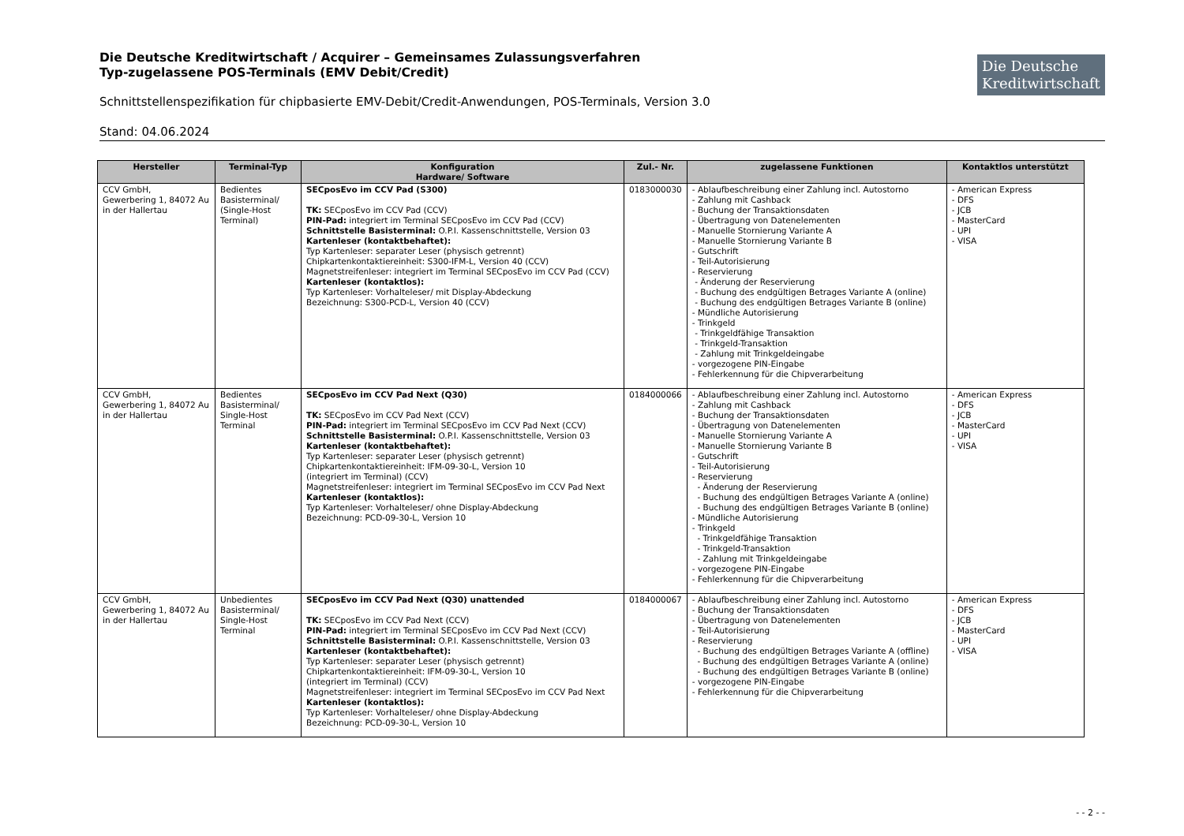Die Deutsche Kreditwirtschaft / Acquirer – Gemeinsames Zulassungsverfahren
Typ-zugelassene POS-Terminals (EMV Debit/Credit)
Die Deutsche
Kreditwirtschaft
Schnittstellenspezifikation für chipbasierte EMV-Debit/Credit-Anwendungen, POS-Terminals, Version 3.0
Stand: 04.06.2024
| Hersteller | Terminal-Typ | Konfiguration Hardware/ Software | Zul.- Nr. | zugelassene Funktionen | Kontaktlos unterstützt |
| --- | --- | --- | --- | --- | --- |
| CCV GmbH, Gewerbering 1, 84072 Au in der Hallertau | Bedientes Basisterminal/ (Single-Host Terminal) | SECposEvo im CCV Pad (S300) TK: SECposEvo im CCV Pad (CCV) PIN-Pad: integriert im Terminal SECposEvo im CCV Pad (CCV) Schnittstelle Basisterminal: O.P.I. Kassenschnittstelle, Version 03 Kartenleser (kontaktbehaftet): Typ Kartenleser: separater Leser (physisch getrennt) Chipkartenkontaktiereinheit: S300-IFM-L, Version 40 (CCV) Magnetstreifenleser: integriert im Terminal SECposEvo im CCV Pad (CCV) Kartenleser (kontaktlos): Typ Kartenleser: Vorhalteleser/ mit Display-Abdeckung Bezeichnung: S300-PCD-L, Version 40 (CCV) | 0183000030 | - Ablaufbeschreibung einer Zahlung incl. Autostorno - Zahlung mit Cashback - Buchung der Transaktionsdaten - Übertragung von Datenelementen - Manuelle Stornierung Variante A - Manuelle Stornierung Variante B - Gutschrift - Teil-Autorisierung - Reservierung - Änderung der Reservierung - Buchung des endgültigen Betrages Variante A (online) - Buchung des endgültigen Betrages Variante B (online) - Mündliche Autorisierung - Trinkgeld - Trinkgeldfähige Transaktion - Trinkgeld-Transaktion - Zahlung mit Trinkgeldeingabe - vorgezogene PIN-Eingabe - Fehlerkennung für die Chipverarbeitung | - American Express - DFS - JCB - MasterCard - UPI - VISA |
| CCV GmbH, Gewerbering 1, 84072 Au in der Hallertau | Bedientes Basisterminal/ Single-Host Terminal | SECposEvo im CCV Pad Next (Q30) TK: SECposEvo im CCV Pad Next (CCV) PIN-Pad: integriert im Terminal SECposEvo im CCV Pad Next (CCV) Schnittstelle Basisterminal: O.P.I. Kassenschnittstelle, Version 03 Kartenleser (kontaktbehaftet): Typ Kartenleser: separater Leser (physisch getrennt) Chipkartenkontaktiereinheit: IFM-09-30-L, Version 10 (integriert im Terminal) (CCV) Magnetstreifenleser: integriert im Terminal SECposEvo im CCV Pad Next Kartenleser (kontaktlos): Typ Kartenleser: Vorhalteleser/ ohne Display-Abdeckung Bezeichnung: PCD-09-30-L, Version 10 | 0184000066 | - Ablaufbeschreibung einer Zahlung incl. Autostorno - Zahlung mit Cashback - Buchung der Transaktionsdaten - Übertragung von Datenelementen - Manuelle Stornierung Variante A - Manuelle Stornierung Variante B - Gutschrift - Teil-Autorisierung - Reservierung - Änderung der Reservierung - Buchung des endgültigen Betrages Variante A (online) - Buchung des endgültigen Betrages Variante B (online) - Mündliche Autorisierung - Trinkgeld - Trinkgeldfähige Transaktion - Trinkgeld-Transaktion - Zahlung mit Trinkgeldeingabe - vorgezogene PIN-Eingabe - Fehlerkennung für die Chipverarbeitung | - American Express - DFS - JCB - MasterCard - UPI - VISA |
| CCV GmbH, Gewerbering 1, 84072 Au in der Hallertau | Unbedientes Basisterminal/ Single-Host Terminal | SECposEvo im CCV Pad Next (Q30) unattended TK: SECposEvo im CCV Pad Next (CCV) PIN-Pad: integriert im Terminal SECposEvo im CCV Pad Next (CCV) Schnittstelle Basisterminal: O.P.I. Kassenschnittstelle, Version 03 Kartenleser (kontaktbehaftet): Typ Kartenleser: separater Leser (physisch getrennt) Chipkartenkontaktiereinheit: IFM-09-30-L, Version 10 (integriert im Terminal) (CCV) Magnetstreifenleser: integriert im Terminal SECposEvo im CCV Pad Next Kartenleser (kontaktlos): Typ Kartenleser: Vorhalteleser/ ohne Display-Abdeckung Bezeichnung: PCD-09-30-L, Version 10 | 0184000067 | - Ablaufbeschreibung einer Zahlung incl. Autostorno - Buchung der Transaktionsdaten - Übertragung von Datenelementen - Teil-Autorisierung - Reservierung - Buchung des endgültigen Betrages Variante A (offline) - Buchung des endgültigen Betrages Variante A (online) - Buchung des endgültigen Betrages Variante B (online) - vorgezogene PIN-Eingabe - Fehlerkennung für die Chipverarbeitung | - American Express - DFS - JCB - MasterCard - UPI - VISA |
- - 2 - -